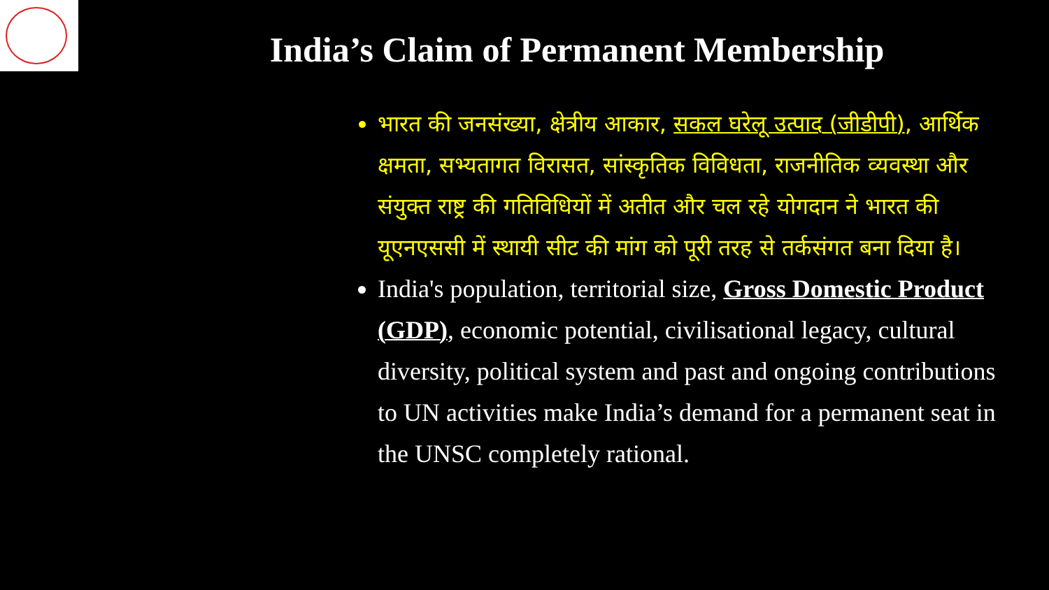India’s Claim of Permanent Membership
भारत की जनसंख्या, क्षेत्रीय आकार, सकल घरेलू उत्पाद (जीडीपी), आर्थिक क्षमता, सभ्यतागत विरासत, सांस्कृतिक विविधता, राजनीतिक व्यवस्था और संयुक्त राष्ट्र की गतिविधियों में अतीत और चल रहे योगदान ने भारत की यूएनएससी में स्थायी सीट की मांग को पूरी तरह से तर्कसंगत बना दिया है।
India's population, territorial size, Gross Domestic Product (GDP), economic potential, civilisational legacy, cultural diversity, political system and past and ongoing contributions to UN activities make India’s demand for a permanent seat in the UNSC completely rational.